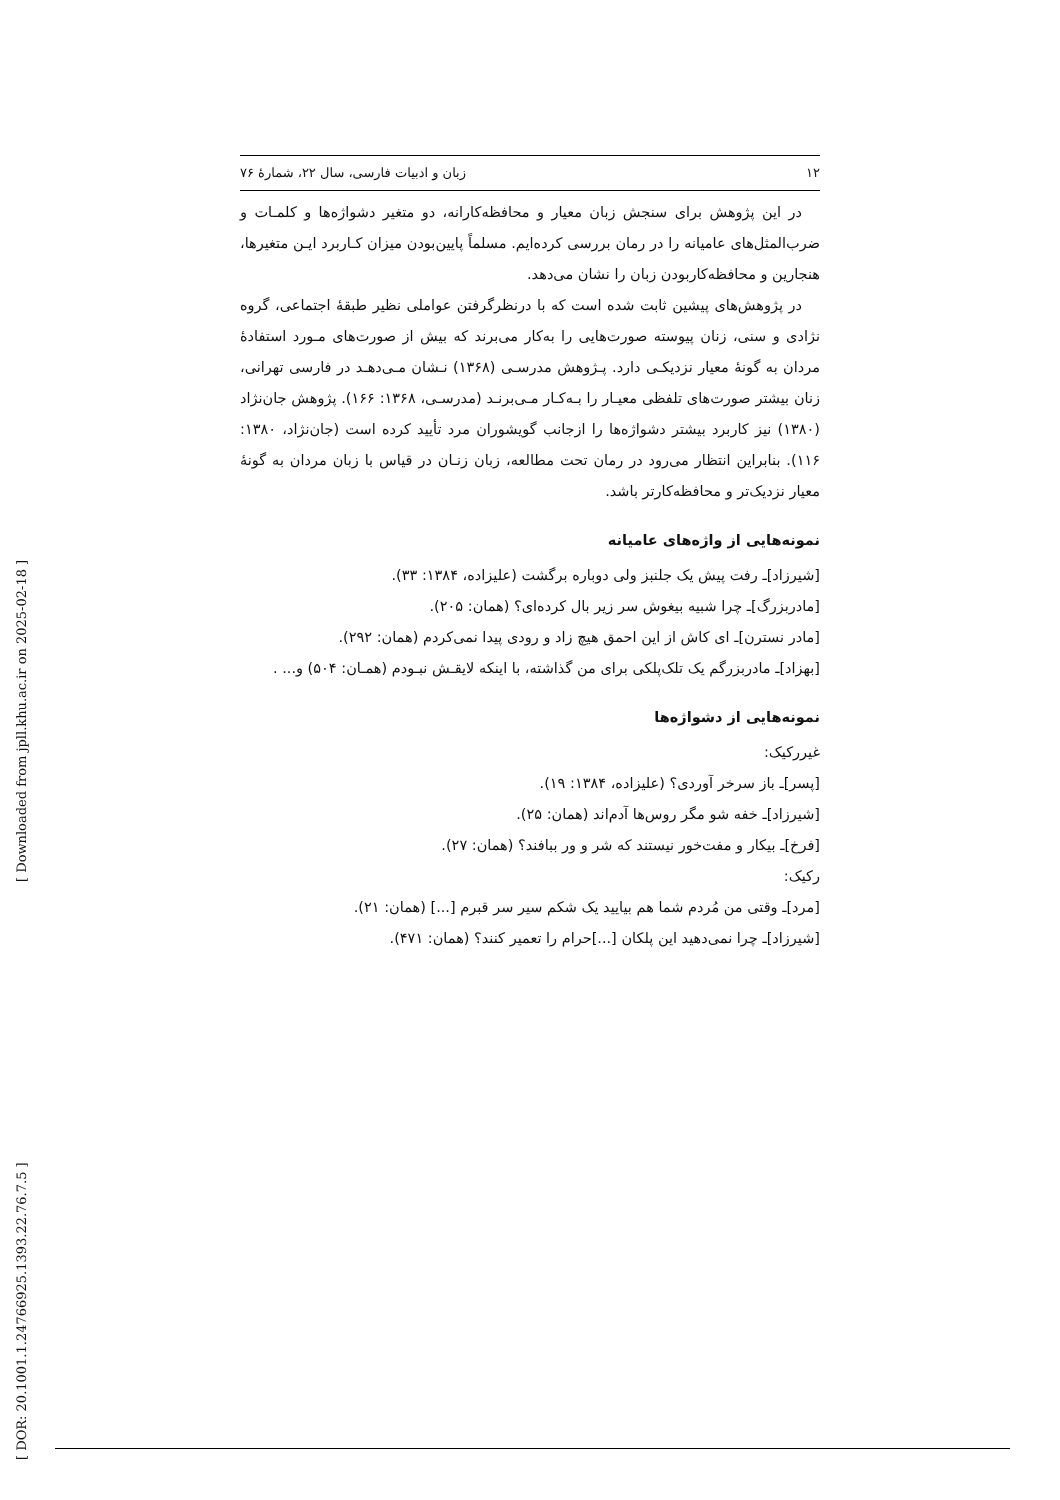۱۲ زبان و ادبیات فارسی، سال ۲۲، شمارهٔ ۷۶
در این پژوهش برای سنجش زبان معیار و محافظه‌کارانه، دو متغیر دشواژه‌ها و کلمـات و ضرب‌المثل‌های عامیانه را در رمان بررسی کرده‌ایم. مسلماً پایین‌بودن میزان کـاربرد ایـن متغیرها، هنجارین و محافظه‌کاربودن زبان را نشان می‌دهد.
در پژوهش‌های پیشین ثابت شده است که با درنظرگرفتن عواملی نظیر طبقهٔ اجتماعی، گروه نژادی و سنی، زنان پیوسته صورت‌هایی را به‌کار می‌برند که بیش از صورت‌های مـورد استفادهٔ مردان به گونهٔ معیار نزدیکـی دارد. پـژوهش مدرسـی (۱۳۶۸) نـشان مـی‌دهـد در فارسی تهرانی، زنان بیشتر صورت‌های تلفظی معیـار را بـه‌کـار مـی‌برنـد (مدرسـی، ۱۳۶۸: ۱۶۶). پژوهش جان‌نژاد (۱۳۸۰) نیز کاربرد بیشتر دشواژه‌ها را ازجانب گویشوران مرد تأیید کرده است (جان‌نژاد، ۱۳۸۰: ۱۱۶). بنابراین انتظار می‌رود در رمان تحت مطالعه، زبان زنـان در قیاس با زبان مردان به گونهٔ معیار نزدیک‌تر و محافظه‌کارتر باشد.
نمونه‌هایی از واژه‌های عامیانه
[شیرزاد]ـ رفت پیش یک جلنبز ولی دوباره برگشت (علیزاده، ۱۳۸۴: ۳۳).
[مادربزرگ]ـ چرا شبیه بیغوش سر زیر بال کرده‌ای؟ (همان: ۲۰۵).
[مادر نسترن]ـ ای کاش از این احمق هیچ زاد و رودی پیدا نمی‌کردم (همان: ۲۹۲).
[بهزاد]ـ مادربزرگم یک تلک‌پلکی برای من گذاشته، با اینکه لایقـش نبـودم (همـان: ۵۰۴) و... .
نمونه‌هایی از دشواژه‌ها
غیررکیک:
[پسر]ـ باز سرخر آوردی؟ (علیزاده، ۱۳۸۴: ۱۹).
[شیرزاد]ـ خفه شو مگر روس‌ها آدم‌اند (همان: ۲۵).
[فرخ]ـ بیکار و مفت‌خور نیستند که شر و ور ببافند؟ (همان: ۲۷).
رکیک:
[مرد]ـ وقتی من مُردم شما هم بیایید یک شکم سیر سر قبرم [...] (همان: ۲۱).
[شیرزاد]ـ چرا نمی‌دهید این پلکان [...]حرام را تعمیر کنند؟ (همان: ۴۷۱).
[ DOR: 20.1001.1.24766925.1393.22.76.7.5 ] [ Downloaded from jpll.khu.ac.ir on 2025-02-18 ]